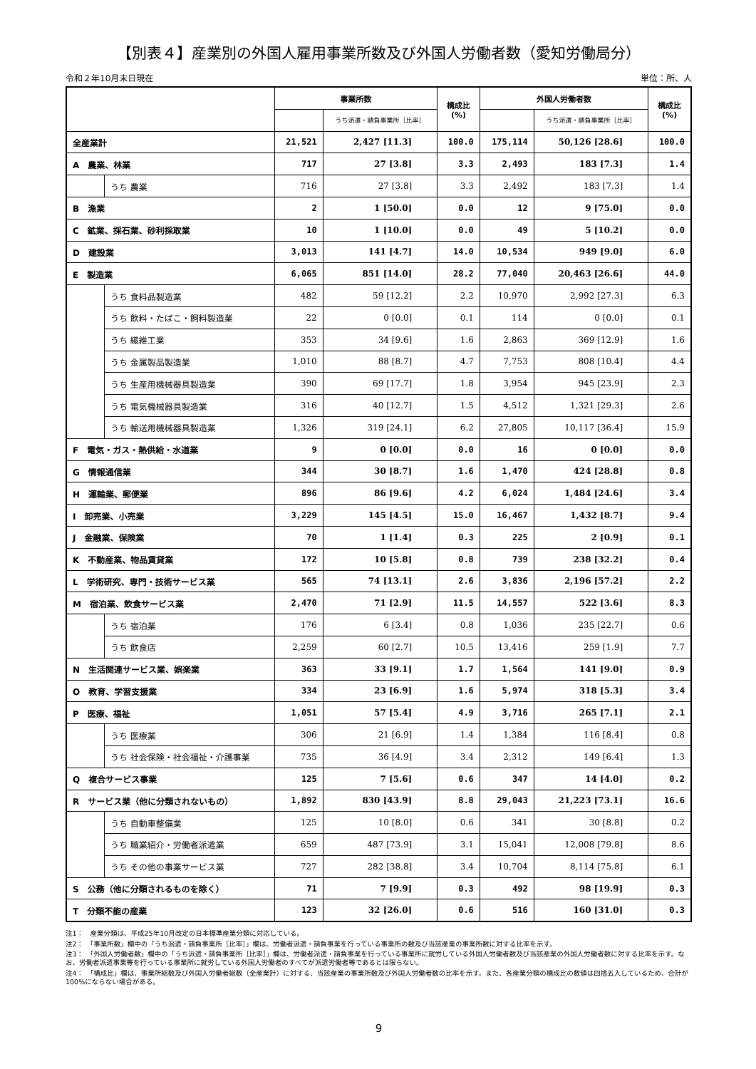【別表４】産業別の外国人雇用事業所数及び外国人労働者数（愛知労働局分）
令和２年10月末日現在 単位：所、人
| | | 事業所数 | | 構成比 (%) | 外国人労働者数 | | 構成比 (%) |
| --- | --- | --- | --- | --- | --- | --- | --- |
| | | | うち派遣・請負事業所［比率］ | | | うち派遣・請負事業所［比率］ | |
| 全産業計 | | 21,521 | 2,427 [11.3] | 100.0 | 175,114 | 50,126 [28.6] | 100.0 |
| A 農業、林業 | | 717 | 27 [3.8] | 3.3 | 2,493 | 183 [7.3] | 1.4 |
| | うち 農業 | 716 | 27 [3.8] | 3.3 | 2,492 | 183 [7.3] | 1.4 |
| B 漁業 | | 2 | 1 [50.0] | 0.0 | 12 | 9 [75.0] | 0.0 |
| C 鉱業、採石業、砂利採取業 | | 10 | 1 [10.0] | 0.0 | 49 | 5 [10.2] | 0.0 |
| D 建設業 | | 3,013 | 141 [4.7] | 14.0 | 10,534 | 949 [9.0] | 6.0 |
| E 製造業 | | 6,065 | 851 [14.0] | 28.2 | 77,040 | 20,463 [26.6] | 44.0 |
| | うち 食料品製造業 | 482 | 59 [12.2] | 2.2 | 10,970 | 2,992 [27.3] | 6.3 |
| | うち 飲料・たばこ・飼料製造業 | 22 | 0 [0.0] | 0.1 | 114 | 0 [0.0] | 0.1 |
| | うち 繊維工業 | 353 | 34 [9.6] | 1.6 | 2,863 | 369 [12.9] | 1.6 |
| | うち 金属製品製造業 | 1,010 | 88 [8.7] | 4.7 | 7,753 | 808 [10.4] | 4.4 |
| | うち 生産用機械器具製造業 | 390 | 69 [17.7] | 1.8 | 3,954 | 945 [23.9] | 2.3 |
| | うち 電気機械器具製造業 | 316 | 40 [12.7] | 1.5 | 4,512 | 1,321 [29.3] | 2.6 |
| | うち 輸送用機械器具製造業 | 1,326 | 319 [24.1] | 6.2 | 27,805 | 10,117 [36.4] | 15.9 |
| F 電気・ガス・熱供給・水道業 | | 9 | 0 [0.0] | 0.0 | 16 | 0 [0.0] | 0.0 |
| G 情報通信業 | | 344 | 30 [8.7] | 1.6 | 1,470 | 424 [28.8] | 0.8 |
| H 運輸業、郵便業 | | 896 | 86 [9.6] | 4.2 | 6,024 | 1,484 [24.6] | 3.4 |
| I 卸売業、小売業 | | 3,229 | 145 [4.5] | 15.0 | 16,467 | 1,432 [8.7] | 9.4 |
| J 金融業、保険業 | | 70 | 1 [1.4] | 0.3 | 225 | 2 [0.9] | 0.1 |
| K 不動産業、物品賃貸業 | | 172 | 10 [5.8] | 0.8 | 739 | 238 [32.2] | 0.4 |
| L 学術研究、専門・技術サービス業 | | 565 | 74 [13.1] | 2.6 | 3,836 | 2,196 [57.2] | 2.2 |
| M 宿泊業、飲食サービス業 | | 2,470 | 71 [2.9] | 11.5 | 14,557 | 522 [3.6] | 8.3 |
| | うち 宿泊業 | 176 | 6 [3.4] | 0.8 | 1,036 | 235 [22.7] | 0.6 |
| | うち 飲食店 | 2,259 | 60 [2.7] | 10.5 | 13,416 | 259 [1.9] | 7.7 |
| N 生活関連サービス業、娯楽業 | | 363 | 33 [9.1] | 1.7 | 1,564 | 141 [9.0] | 0.9 |
| O 教育、学習支援業 | | 334 | 23 [6.9] | 1.6 | 5,974 | 318 [5.3] | 3.4 |
| P 医療、福祉 | | 1,051 | 57 [5.4] | 4.9 | 3,716 | 265 [7.1] | 2.1 |
| | うち 医療業 | 306 | 21 [6.9] | 1.4 | 1,384 | 116 [8.4] | 0.8 |
| | うち 社会保険・社会福祉・介護事業 | 735 | 36 [4.9] | 3.4 | 2,312 | 149 [6.4] | 1.3 |
| Q 複合サービス事業 | | 125 | 7 [5.6] | 0.6 | 347 | 14 [4.0] | 0.2 |
| R サービス業（他に分類されないもの） | | 1,892 | 830 [43.9] | 8.8 | 29,043 | 21,223 [73.1] | 16.6 |
| | うち 自動車整備業 | 125 | 10 [8.0] | 0.6 | 341 | 30 [8.8] | 0.2 |
| | うち 職業紹介・労働者派遣業 | 659 | 487 [73.9] | 3.1 | 15,041 | 12,008 [79.8] | 8.6 |
| | うち その他の事業サービス業 | 727 | 282 [38.8] | 3.4 | 10,704 | 8,114 [75.8] | 6.1 |
| S 公務（他に分類されるものを除く） | | 71 | 7 [9.9] | 0.3 | 492 | 98 [19.9] | 0.3 |
| T 分類不能の産業 | | 123 | 32 [26.0] | 0.6 | 516 | 160 [31.0] | 0.3 |
注1：　産業分類は、平成25年10月改定の日本標準産業分類に対応している。
注2：　「事業所数」欄中の「うち派遣・請負事業所［比率］」欄は、労働者派遣・請負事業を行っている事業所の数及び当該産業の事業所数に対する比率を示す。
注3：　「外国人労働者数」欄中の「うち派遣・請負事業所［比率］」欄は、労働者派遣・請負事業を行っている事業所に就労している外国人労働者数及び当該産業の外国人労働者数に対する比率を示す。なお、労働者派遣事業等を行っている事業所に就労している外国人労働者のすべてが派遣労働者等であるとは限らない。
注4：　「構成比」欄は、事業所総数及び外国人労働者総数（全産業計）に対する、当該産業の事業所数及び外国人労働者数の比率を示す。また、各産業分類の構成比の数値は四捨五入しているため、合計が100%にならない場合がある。
9